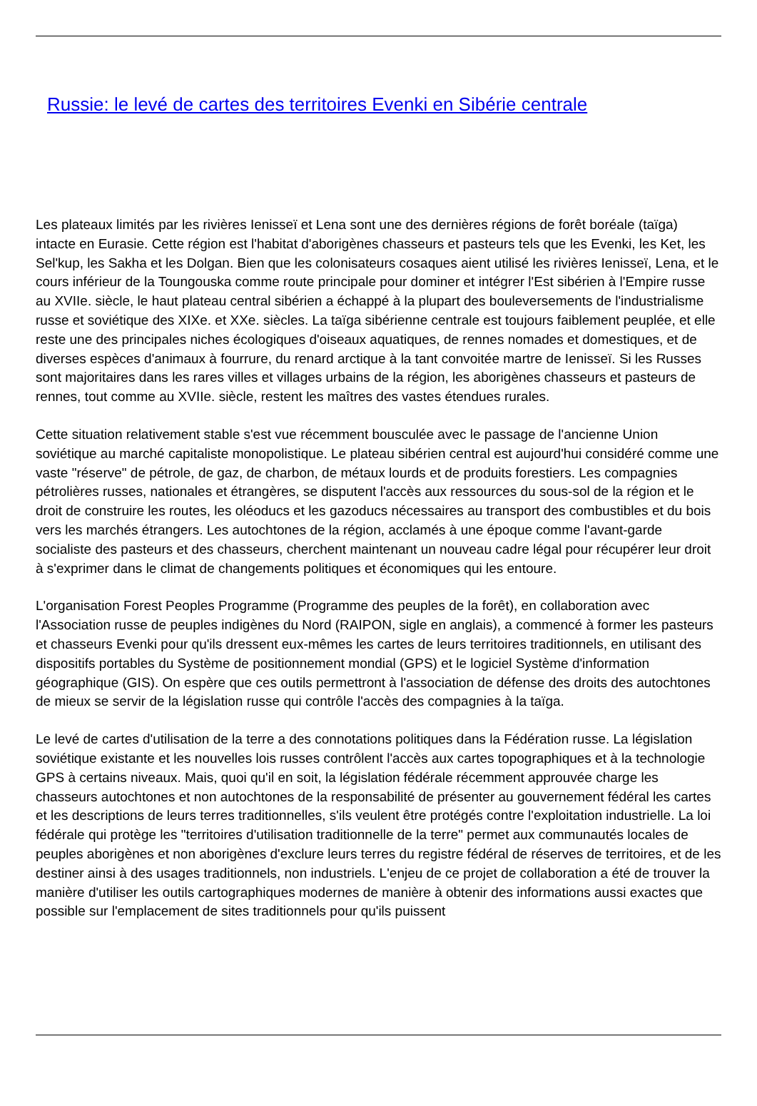Russie: le levé de cartes des territoires Evenki en Sibérie centrale
Les plateaux limités par les rivières Ienisseï et Lena sont une des dernières régions de forêt boréale (taïga) intacte en Eurasie. Cette région est l'habitat d'aborigènes chasseurs et pasteurs tels que les Evenki, les Ket, les Sel'kup, les Sakha et les Dolgan. Bien que les colonisateurs cosaques aient utilisé les rivières Ienisseï, Lena, et le cours inférieur de la Toungouska comme route principale pour dominer et intégrer l'Est sibérien à l'Empire russe au XVIIe. siècle, le haut plateau central sibérien a échappé à la plupart des bouleversements de l'industrialisme russe et soviétique des XIXe. et XXe. siècles. La taïga sibérienne centrale est toujours faiblement peuplée, et elle reste une des principales niches écologiques d'oiseaux aquatiques, de rennes nomades et domestiques, et de diverses espèces d'animaux à fourrure, du renard arctique à la tant convoitée martre de Ienisseï. Si les Russes sont majoritaires dans les rares villes et villages urbains de la région, les aborigènes chasseurs et pasteurs de rennes, tout comme au XVIIe. siècle, restent les maîtres des vastes étendues rurales.
Cette situation relativement stable s'est vue récemment bousculée avec le passage de l'ancienne Union soviétique au marché capitaliste monopolistique. Le plateau sibérien central est aujourd'hui considéré comme une vaste "réserve" de pétrole, de gaz, de charbon, de métaux lourds et de produits forestiers. Les compagnies pétrolières russes, nationales et étrangères, se disputent l'accès aux ressources du sous-sol de la région et le droit de construire les routes, les oléoducs et les gazoducs nécessaires au transport des combustibles et du bois vers les marchés étrangers. Les autochtones de la région, acclamés à une époque comme l'avant-garde socialiste des pasteurs et des chasseurs, cherchent maintenant un nouveau cadre légal pour récupérer leur droit à s'exprimer dans le climat de changements politiques et économiques qui les entoure.
L'organisation Forest Peoples Programme (Programme des peuples de la forêt), en collaboration avec l'Association russe de peuples indigènes du Nord (RAIPON, sigle en anglais), a commencé à former les pasteurs et chasseurs Evenki pour qu'ils dressent eux-mêmes les cartes de leurs territoires traditionnels, en utilisant des dispositifs portables du Système de positionnement mondial (GPS) et le logiciel Système d'information géographique (GIS). On espère que ces outils permettront à l'association de défense des droits des autochtones de mieux se servir de la législation russe qui contrôle l'accès des compagnies à la taïga.
Le levé de cartes d'utilisation de la terre a des connotations politiques dans la Fédération russe. La législation soviétique existante et les nouvelles lois russes contrôlent l'accès aux cartes topographiques et à la technologie GPS à certains niveaux. Mais, quoi qu'il en soit, la législation fédérale récemment approuvée charge les chasseurs autochtones et non autochtones de la responsabilité de présenter au gouvernement fédéral les cartes et les descriptions de leurs terres traditionnelles, s'ils veulent être protégés contre l'exploitation industrielle. La loi fédérale qui protège les "territoires d'utilisation traditionnelle de la terre" permet aux communautés locales de peuples aborigènes et non aborigènes d'exclure leurs terres du registre fédéral de réserves de territoires, et de les destiner ainsi à des usages traditionnels, non industriels. L'enjeu de ce projet de collaboration a été de trouver la manière d'utiliser les outils cartographiques modernes de manière à obtenir des informations aussi exactes que possible sur l'emplacement de sites traditionnels pour qu'ils puissent